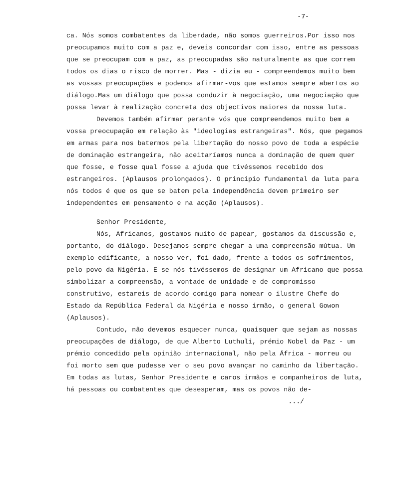-7-
ca. Nós somos combatentes da liberdade, não somos guerreiros.Por isso nos preocupamos muito com a paz e, deveis concordar com isso, entre as pessoas que se preocupam com a paz, as preocupadas são naturalmente as que correm todos os dias o risco de morrer. Mas - dizia eu - compreendemos muito bem as vossas preocupações e podemos afirmar-vos que estamos sempre abertos ao diálogo.Mas um diálogo que possa conduzir à negociação, uma negociação que possa levar à realização concreta dos objectivos maiores da nossa luta.
Devemos também afirmar perante vós que compreendemos muito bem a vossa preocupação em relação às "ideologias estrangeiras". Nós, que pegamos em armas para nos batermos pela libertação do nosso povo de toda a espécie de dominação estrangeira, não aceitaríamos nunca a dominação de quem quer que fosse, e fosse qual fosse a ajuda que tivéssemos recebido dos estrangeiros. (Aplausos prolongados). O princípio fundamental da luta para nós todos é que os que se batem pela independência devem primeiro ser independentes em pensamento e na acção (Aplausos).
Senhor Presidente,
Nós, Africanos, gostamos muito de papear, gostamos da discussão e, portanto, do diálogo. Desejamos sempre chegar a uma compreensão mútua. Um exemplo edificante, a nosso ver, foi dado, frente a todos os sofrimentos, pelo povo da Nigéria. E se nós tivéssemos de designar um Africano que possa simbolizar a compreensão, a vontade de unidade e de compromisso construtivo, estareis de acordo comigo para nomear o ilustre Chefe do Estado da República Federal da Nigéria e nosso irmão, o general Gowon (Aplausos).
Contudo, não devemos esquecer nunca, quaisquer que sejam as nossas preocupações de diálogo, de que Alberto Luthuli, prémio Nobel da Paz - um prémio concedido pela opinião internacional, não pela África - morreu ou foi morto sem que pudesse ver o seu povo avançar no caminho da libertação. Em todas as lutas, Senhor Presidente e caros irmãos e companheiros de luta, há pessoas ou combatentes que desesperam, mas os povos não de-
.../